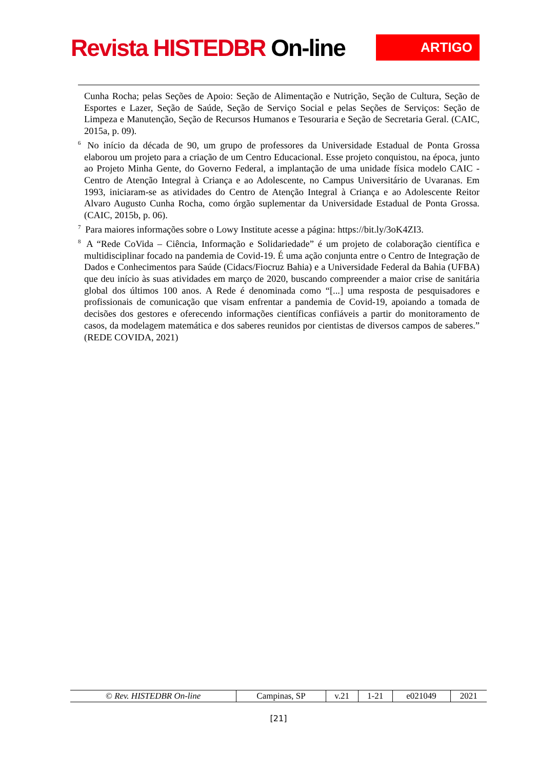Revista HISTEDBR On-line
ARTIGO
Cunha Rocha; pelas Seções de Apoio: Seção de Alimentação e Nutrição, Seção de Cultura, Seção de Esportes e Lazer, Seção de Saúde, Seção de Serviço Social e pelas Seções de Serviços: Seção de Limpeza e Manutenção, Seção de Recursos Humanos e Tesouraria e Seção de Secretaria Geral. (CAIC, 2015a, p. 09).
<sup>6</sup> No início da década de 90, um grupo de professores da Universidade Estadual de Ponta Grossa elaborou um projeto para a criação de um Centro Educacional. Esse projeto conquistou, na época, junto ao Projeto Minha Gente, do Governo Federal, a implantação de uma unidade física modelo CAIC - Centro de Atenção Integral à Criança e ao Adolescente, no Campus Universitário de Uvaranas. Em 1993, iniciaram-se as atividades do Centro de Atenção Integral à Criança e ao Adolescente Reitor Alvaro Augusto Cunha Rocha, como órgão suplementar da Universidade Estadual de Ponta Grossa. (CAIC, 2015b, p. 06).
<sup>7</sup> Para maiores informações sobre o Lowy Institute acesse a página: https://bit.ly/3oK4ZI3.
<sup>8</sup> A “Rede CoVida – Ciência, Informação e Solidariedade” é um projeto de colaboração científica e multidisciplinar focado na pandemia de Covid-19. É uma ação conjunta entre o Centro de Integração de Dados e Conhecimentos para Saúde (Cidacs/Fiocruz Bahia) e a Universidade Federal da Bahia (UFBA) que deu início às suas atividades em março de 2020, buscando compreender a maior crise de sanitária global dos últimos 100 anos. A Rede é denominada como “[...] uma resposta de pesquisadores e profissionais de comunicação que visam enfrentar a pandemia de Covid-19, apoiando a tomada de decisões dos gestores e oferecendo informações científicas confiáveis a partir do monitoramento de casos, da modelagem matemática e dos saberes reunidos por cientistas de diversos campos de saberes.” (REDE COVIDA, 2021)
| © Rev. HISTEDBR On-line | Campinas, SP | v.21 | 1-21 | e021049 | 2021 |
[21]